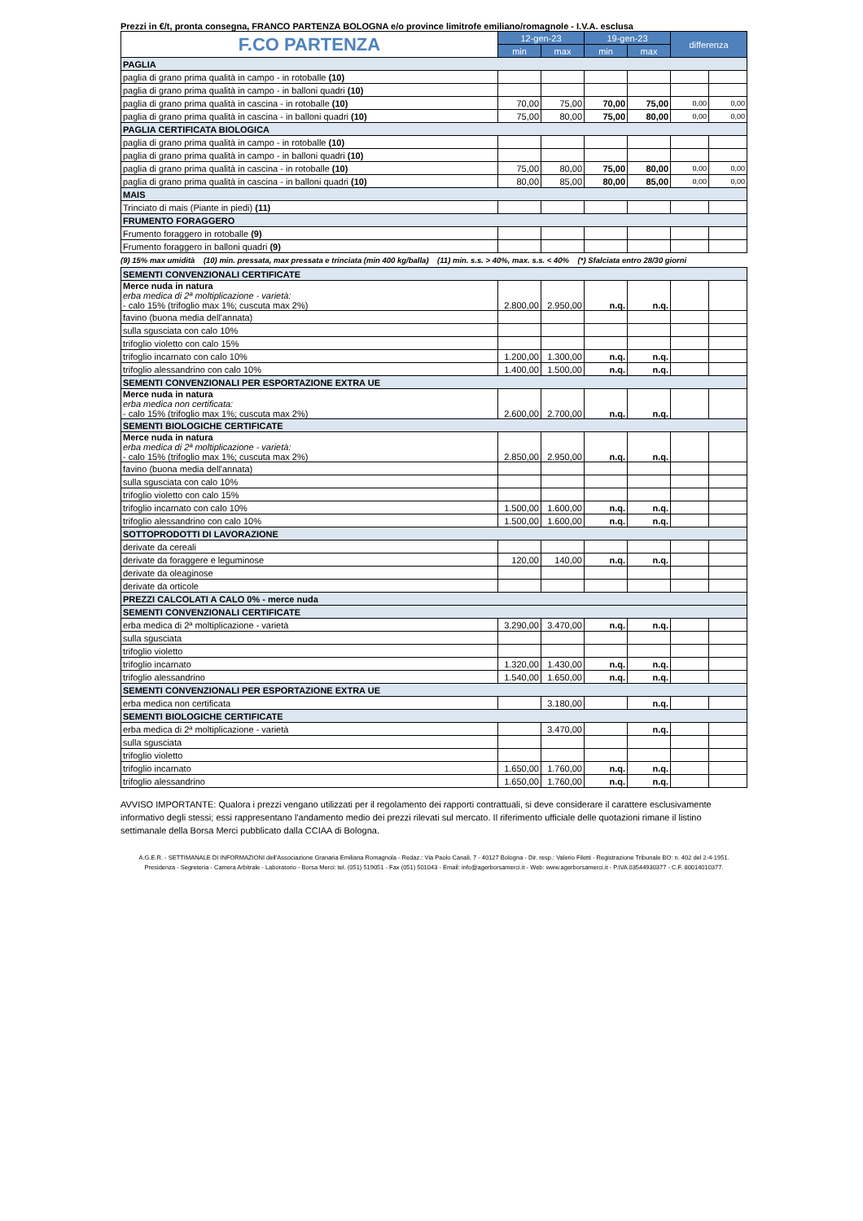Prezzi in €/t, pronta consegna, FRANCO PARTENZA BOLOGNA e/o province limitrofe emiliano/romagnole - I.V.A. esclusa
| F.CO PARTENZA | 12-gen-23 | | 19-gen-23 | | differenza | |
| --- | --- | --- | --- | --- | --- | --- |
| | min | max | min | max | | |
| PAGLIA | | | | | | |
| paglia di grano prima qualità in campo - in rotoballe (10) | | | | | | |
| paglia di grano prima qualità in campo - in balloni quadri (10) | | | | | | |
| paglia di grano prima qualità in cascina - in rotoballe (10) | 70,00 | 75,00 | 70,00 | 75,00 | 0,00 | 0,00 |
| paglia di grano prima qualità in cascina - in balloni quadri (10) | 75,00 | 80,00 | 75,00 | 80,00 | 0,00 | 0,00 |
| PAGLIA CERTIFICATA BIOLOGICA | | | | | | |
| paglia di grano prima qualità in campo - in rotoballe (10) | | | | | | |
| paglia di grano prima qualità in campo - in balloni quadri (10) | | | | | | |
| paglia di grano prima qualità in cascina - in rotoballe (10) | 75,00 | 80,00 | 75,00 | 80,00 | 0,00 | 0,00 |
| paglia di grano prima qualità in cascina - in balloni quadri (10) | 80,00 | 85,00 | 80,00 | 85,00 | 0,00 | 0,00 |
| MAIS | | | | | | |
| Trinciato di mais (Piante in piedi) (11) | | | | | | |
| FRUMENTO FORAGGERO | | | | | | |
| Frumento foraggero in rotoballe (9) | | | | | | |
| Frumento foraggero in balloni quadri (9) | | | | | | |
(9) 15% max umidità (10) min. pressata, max pressata e trinciata (min 400 kg/balla) (11) min. s.s. > 40%, max. s.s. < 40% (*) Sfalciata entro 28/30 giorni
| SEMENTI CONVENZIONALI CERTIFICATE | | | | | | |
| Merce nuda in natura erba medica di 2ª moltiplicazione - varietà: - calo 15% (trifoglio max 1%; cuscuta max 2%) | 2.800,00 | 2.950,00 | n.q. | n.q. | | |
| favino (buona media dell'annata) | | | | | | |
| sulla sgusciata con calo 10% | | | | | | |
| trifoglio violetto con calo 15% | | | | | | |
| trifoglio incarnato con calo 10% | 1.200,00 | 1.300,00 | n.q. | n.q. | | |
| trifoglio alessandrino con calo 10% | 1.400,00 | 1.500,00 | n.q. | n.q. | | |
| SEMENTI CONVENZIONALI PER ESPORTAZIONE EXTRA UE | | | | | | |
| Merce nuda in natura erba medica non certificata: - calo 15% (trifoglio max 1%; cuscuta max 2%) | 2.600,00 | 2.700,00 | n.q. | n.q. | | |
| SEMENTI BIOLOGICHE CERTIFICATE | | | | | | |
| Merce nuda in natura erba medica di 2ª moltiplicazione - varietà: - calo 15% (trifoglio max 1%; cuscuta max 2%) | 2.850,00 | 2.950,00 | n.q. | n.q. | | |
| favino (buona media dell'annata) | | | | | | |
| sulla sgusciata con calo 10% | | | | | | |
| trifoglio violetto con calo 15% | | | | | | |
| trifoglio incarnato con calo 10% | 1.500,00 | 1.600,00 | n.q. | n.q. | | |
| trifoglio alessandrino con calo 10% | 1.500,00 | 1.600,00 | n.q. | n.q. | | |
| SOTTOPRODOTTI DI LAVORAZIONE | | | | | | |
| derivate da cereali | | | | | | |
| derivate da foraggere e leguminose | 120,00 | 140,00 | n.q. | n.q. | | |
| derivate da oleaginose | | | | | | |
| derivate da orticole | | | | | | |
| PREZZI CALCOLATI A CALO 0% - merce nuda | | | | | | |
| SEMENTI CONVENZIONALI CERTIFICATE | | | | | | |
| erba medica di 2ª moltiplicazione - varietà | 3.290,00 | 3.470,00 | n.q. | n.q. | | |
| sulla sgusciata | | | | | | |
| trifoglio violetto | | | | | | |
| trifoglio incarnato | 1.320,00 | 1.430,00 | n.q. | n.q. | | |
| trifoglio alessandrino | 1.540,00 | 1.650,00 | n.q. | n.q. | | |
| SEMENTI CONVENZIONALI PER ESPORTAZIONE EXTRA UE | | | | | | |
| erba medica non certificata | | 3.180,00 | | n.q. | | |
| SEMENTI BIOLOGICHE CERTIFICATE | | | | | | |
| erba medica di 2ª moltiplicazione - varietà | | 3.470,00 | | n.q. | | |
| sulla sgusciata | | | | | | |
| trifoglio violetto | | | | | | |
| trifoglio incarnato | 1.650,00 | 1.760,00 | n.q. | n.q. | | |
| trifoglio alessandrino | 1.650,00 | 1.760,00 | n.q. | n.q. | | |
AVVISO IMPORTANTE: Qualora i prezzi vengano utilizzati per il regolamento dei rapporti contrattuali, si deve considerare il carattere esclusivamente informativo degli stessi; essi rappresentano l'andamento medio dei prezzi rilevati sul mercato. Il riferimento ufficiale delle quotazioni rimane il listino settimanale della Borsa Merci pubblicato dalla CCIAA di Bologna.
A.G.E.R. - SETTIMANALE DI INFORMAZIONI dell'Associazione Granaria Emiliana Romagnola - Redaz.: Via Paolo Canali, 7 - 40127 Bologna - Dir. resp.: Valerio Filetti - Registrazione Tribunale BO: n. 402 del 2-4-1951.
Presidenza - Segreteria - Camera Arbitrale - Laboratorio - Borsa Merci: tel. (051) 519051 - Fax (051) 501043 - Email: info@agerborsamerci.it - Web: www.agerborsamerci.it - P.IVA 03544930377 - C.F. 80014010377.